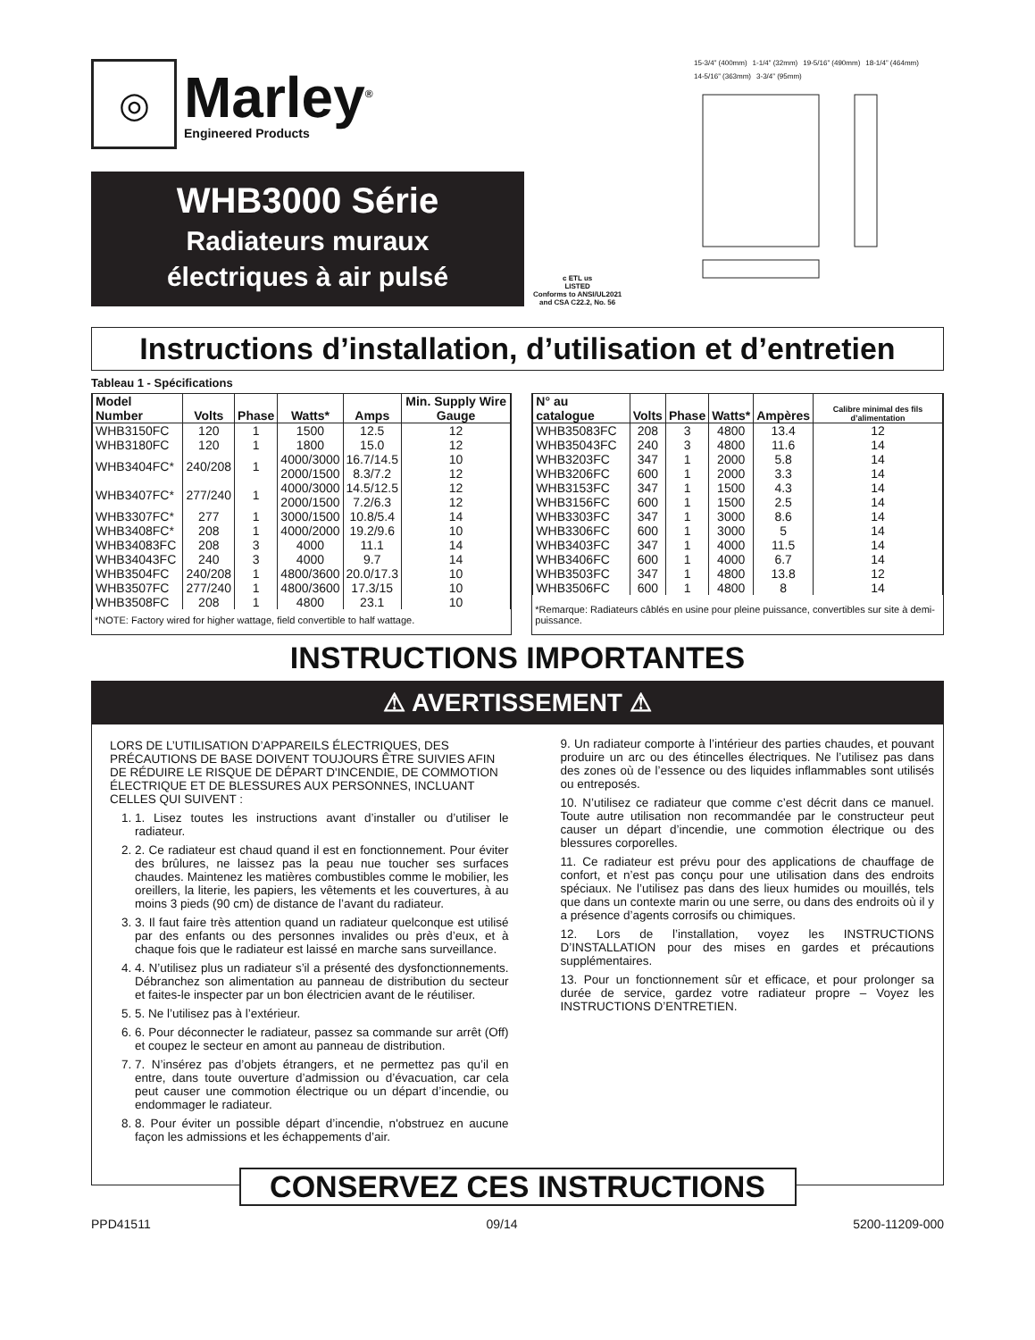◎
Marley<sup>®</sup>
Engineered Products
WHB3000 Série
Radiateurs muraux
électriques à air pulsé
c ETL us
LISTED
Conforms to ANSI/UL2021
and CSA C22.2, No. 56
15-3/4” (400mm) 1-1/4” (32mm) 19-5/16” (490mm) 18-1/4” (464mm) 14-5/16” (363mm) 3-3/4” (95mm)
Instructions d’installation, d’utilisation et d’entretien
Tableau 1 - Spécifications
| Model Number | Volts | Phase | Watts* | Amps | Min. Supply Wire Gauge |
| --- | --- | --- | --- | --- | --- |
| WHB3150FC | 120 | 1 | 1500 | 12.5 | 12 |
| WHB3180FC | 120 | 1 | 1800 | 15.0 | 12 |
| WHB3404FC* | 240/208 | 1 | 4000/3000 2000/1500 | 16.7/14.5 8.3/7.2 | 10 12 |
| WHB3407FC* | 277/240 | 1 | 4000/3000 2000/1500 | 14.5/12.5 7.2/6.3 | 12 12 |
| WHB3307FC* | 277 | 1 | 3000/1500 | 10.8/5.4 | 14 |
| WHB3408FC* | 208 | 1 | 4000/2000 | 19.2/9.6 | 10 |
| WHB34083FC | 208 | 3 | 4000 | 11.1 | 14 |
| WHB34043FC | 240 | 3 | 4000 | 9.7 | 14 |
| WHB3504FC | 240/208 | 1 | 4800/3600 | 20.0/17.3 | 10 |
| WHB3507FC | 277/240 | 1 | 4800/3600 | 17.3/15 | 10 |
| WHB3508FC | 208 | 1 | 4800 | 23.1 | 10 |
*NOTE: Factory wired for higher wattage, field convertible to half wattage.
| N° au catalogue | Volts | Phase | Watts* | Ampères | Calibre minimal des fils d’alimentation |
| --- | --- | --- | --- | --- | --- |
| WHB35083FC | 208 | 3 | 4800 | 13.4 | 12 |
| WHB35043FC | 240 | 3 | 4800 | 11.6 | 14 |
| WHB3203FC | 347 | 1 | 2000 | 5.8 | 14 |
| WHB3206FC | 600 | 1 | 2000 | 3.3 | 14 |
| WHB3153FC | 347 | 1 | 1500 | 4.3 | 14 |
| WHB3156FC | 600 | 1 | 1500 | 2.5 | 14 |
| WHB3303FC | 347 | 1 | 3000 | 8.6 | 14 |
| WHB3306FC | 600 | 1 | 3000 | 5 | 14 |
| WHB3403FC | 347 | 1 | 4000 | 11.5 | 14 |
| WHB3406FC | 600 | 1 | 4000 | 6.7 | 14 |
| WHB3503FC | 347 | 1 | 4800 | 13.8 | 12 |
| WHB3506FC | 600 | 1 | 4800 | 8 | 14 |
*Remarque: Radiateurs câblés en usine pour pleine puissance, convertibles sur site à demi-puissance.
INSTRUCTIONS IMPORTANTES
⚠ AVERTISSEMENT ⚠
LORS DE L’UTILISATION D’APPAREILS ÉLECTRIQUES, DES PRÉCAUTIONS DE BASE DOIVENT TOUJOURS ÊTRE SUIVIES AFIN DE RÉDUIRE LE RISQUE DE DÉPART D'INCENDIE, DE COMMOTION ÉLECTRIQUE ET DE BLESSURES AUX PERSONNES, INCLUANT CELLES QUI SUIVENT :
1. 1. Lisez toutes les instructions avant d’installer ou d’utiliser le radiateur.
2. 2. Ce radiateur est chaud quand il est en fonctionnement. Pour éviter des brûlures, ne laissez pas la peau nue toucher ses surfaces chaudes. Maintenez les matières combustibles comme le mobilier, les oreillers, la literie, les papiers, les vêtements et les couvertures, à au moins 3 pieds (90 cm) de distance de l’avant du radiateur.
3. 3. Il faut faire très attention quand un radiateur quelconque est utilisé par des enfants ou des personnes invalides ou près d’eux, et à chaque fois que le radiateur est laissé en marche sans surveillance.
4. 4. N’utilisez plus un radiateur s’il a présenté des dysfonctionnements. Débranchez son alimentation au panneau de distribution du secteur et faites-le inspecter par un bon électricien avant de le réutiliser.
5. 5. Ne l’utilisez pas à l’extérieur.
6. 6. Pour déconnecter le radiateur, passez sa commande sur arrêt (Off) et coupez le secteur en amont au panneau de distribution.
7. 7. N’insérez pas d’objets étrangers, et ne permettez pas qu’il en entre, dans toute ouverture d’admission ou d’évacuation, car cela peut causer une commotion électrique ou un départ d’incendie, ou endommager le radiateur.
8. 8. Pour éviter un possible départ d’incendie, n'obstruez en aucune façon les admissions et les échappements d’air.
9. Un radiateur comporte à l’intérieur des parties chaudes, et pouvant produire un arc ou des étincelles électriques. Ne l’utilisez pas dans des zones où de l’essence ou des liquides inflammables sont utilisés ou entreposés.
10. N’utilisez ce radiateur que comme c’est décrit dans ce manuel. Toute autre utilisation non recommandée par le constructeur peut causer un départ d’incendie, une commotion électrique ou des blessures corporelles.
11. Ce radiateur est prévu pour des applications de chauffage de confort, et n’est pas conçu pour une utilisation dans des endroits spéciaux. Ne l’utilisez pas dans des lieux humides ou mouillés, tels que dans un contexte marin ou une serre, ou dans des endroits où il y a présence d’agents corrosifs ou chimiques.
12. Lors de l’installation, voyez les INSTRUCTIONS D’INSTALLATION pour des mises en gardes et précautions supplémentaires.
13. Pour un fonctionnement sûr et efficace, et pour prolonger sa durée de service, gardez votre radiateur propre – Voyez les INSTRUCTIONS D’ENTRETIEN.
CONSERVEZ CES INSTRUCTIONS
PPD41511 09/14 5200-11209-000